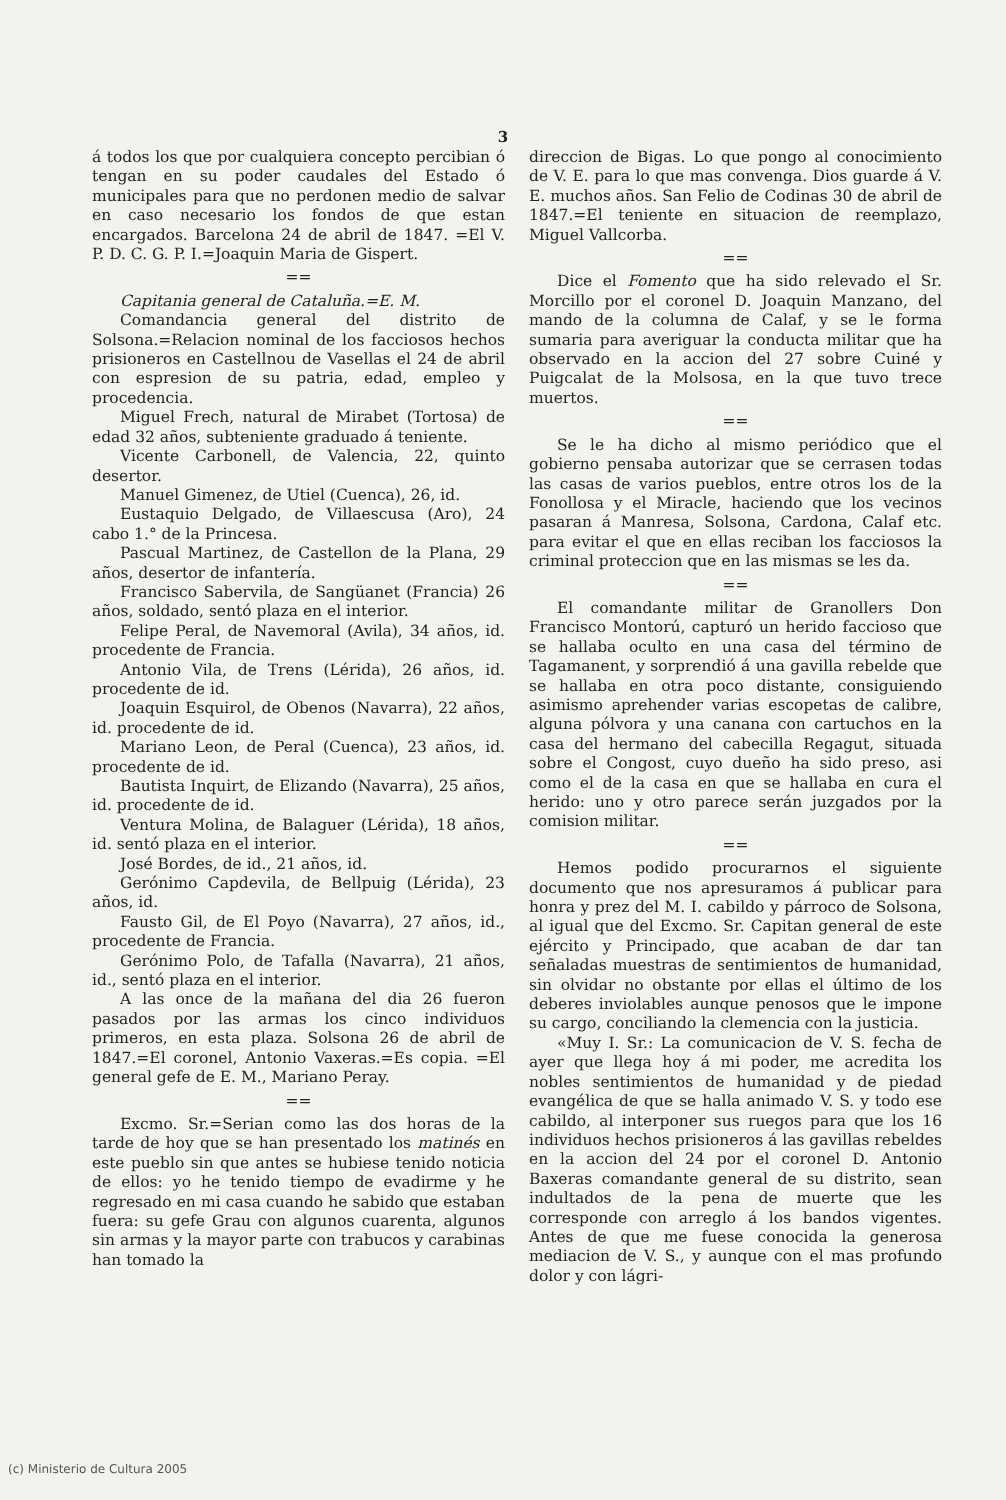3
á todos los que por cualquiera concepto percibian ó tengan en su poder caudales del Estado ó municipales para que no perdonen medio de salvar en caso necesario los fondos de que estan encargados. Barcelona 24 de abril de 1847. =El V. P. D. C. G. P. I.=Joaquin Maria de Gispert.
==
Capitania general de Cataluña.=E. M.
Comandancia general del distrito de Solsona.=Relacion nominal de los facciosos hechos prisioneros en Castellnou de Vasellas el 24 de abril con espresion de su patria, edad, empleo y procedencia.
Miguel Frech, natural de Mirabet (Tortosa) de edad 32 años, subteniente graduado á teniente.
Vicente Carbonell, de Valencia, 22, quinto desertor.
Manuel Gimenez, de Utiel (Cuenca), 26, id.
Eustaquio Delgado, de Villaescusa (Aro), 24 cabo 1.° de la Princesa.
Pascual Martinez, de Castellon de la Plana, 29 años, desertor de infantería.
Francisco Sabervila, de Sangüanet (Francia) 26 años, soldado, sentó plaza en el interior.
Felipe Peral, de Navemoral (Avila), 34 años, id. procedente de Francia.
Antonio Vila, de Trens (Lérida), 26 años, id. procedente de id.
Joaquin Esquirol, de Obenos (Navarra), 22 años, id. procedente de id.
Mariano Leon, de Peral (Cuenca), 23 años, id. procedente de id.
Bautista Inquirt, de Elizando (Navarra), 25 años, id. procedente de id.
Ventura Molina, de Balaguer (Lérida), 18 años, id. sentó plaza en el interior.
José Bordes, de id., 21 años, id.
Gerónimo Capdevila, de Bellpuig (Lérida), 23 años, id.
Fausto Gil, de El Poyo (Navarra), 27 años, id., procedente de Francia.
Gerónimo Polo, de Tafalla (Navarra), 21 años, id., sentó plaza en el interior.
A las once de la mañana del dia 26 fueron pasados por las armas los cinco individuos primeros, en esta plaza. Solsona 26 de abril de 1847.=El coronel, Antonio Vaxeras.=Es copia. =El general gefe de E. M., Mariano Peray.
==
Excmo. Sr.=Serian como las dos horas de la tarde de hoy que se han presentado los matinés en este pueblo sin que antes se hubiese tenido noticia de ellos: yo he tenido tiempo de evadirme y he regresado en mi casa cuando he sabido que estaban fuera: su gefe Grau con algunos cuarenta, algunos sin armas y la mayor parte con trabucos y carabinas han tomado la
direccion de Bigas. Lo que pongo al conocimiento de V. E. para lo que mas convenga. Dios guarde á V. E. muchos años. San Felio de Codinas 30 de abril de 1847.=El teniente en situacion de reemplazo, Miguel Vallcorba.
==
Dice el Fomento que ha sido relevado el Sr. Morcillo por el coronel D. Joaquin Manzano, del mando de la columna de Calaf, y se le forma sumaria para averiguar la conducta militar que ha observado en la accion del 27 sobre Cuiné y Puigcalat de la Molsosa, en la que tuvo trece muertos.
==
Se le ha dicho al mismo periódico que el gobierno pensaba autorizar que se cerrasen todas las casas de varios pueblos, entre otros los de la Fonollosa y el Miracle, haciendo que los vecinos pasaran á Manresa, Solsona, Cardona, Calaf etc. para evitar el que en ellas reciban los facciosos la criminal proteccion que en las mismas se les da.
==
El comandante militar de Granollers Don Francisco Montorú, capturó un herido faccioso que se hallaba oculto en una casa del término de Tagamanent, y sorprendió á una gavilla rebelde que se hallaba en otra poco distante, consiguiendo asimismo aprehender varias escopetas de calibre, alguna pólvora y una canana con cartuchos en la casa del hermano del cabecilla Regagut, situada sobre el Congost, cuyo dueño ha sido preso, asi como el de la casa en que se hallaba en cura el herido: uno y otro parece serán juzgados por la comision militar.
==
Hemos podido procurarnos el siguiente documento que nos apresuramos á publicar para honra y prez del M. I. cabildo y párroco de Solsona, al igual que del Excmo. Sr. Capitan general de este ejército y Principado, que acaban de dar tan señaladas muestras de sentimientos de humanidad, sin olvidar no obstante por ellas el último de los deberes inviolables aunque penosos que le impone su cargo, conciliando la clemencia con la justicia.
«Muy I. Sr.: La comunicacion de V. S. fecha de ayer que llega hoy á mi poder, me acredita los nobles sentimientos de humanidad y de piedad evangélica de que se halla animado V. S. y todo ese cabildo, al interponer sus ruegos para que los 16 individuos hechos prisioneros á las gavillas rebeldes en la accion del 24 por el coronel D. Antonio Baxeras comandante general de su distrito, sean indultados de la pena de muerte que les corresponde con arreglo á los bandos vigentes. Antes de que me fuese conocida la generosa mediacion de V. S., y aunque con el mas profundo dolor y con lágri-
(c) Ministerio de Cultura 2005